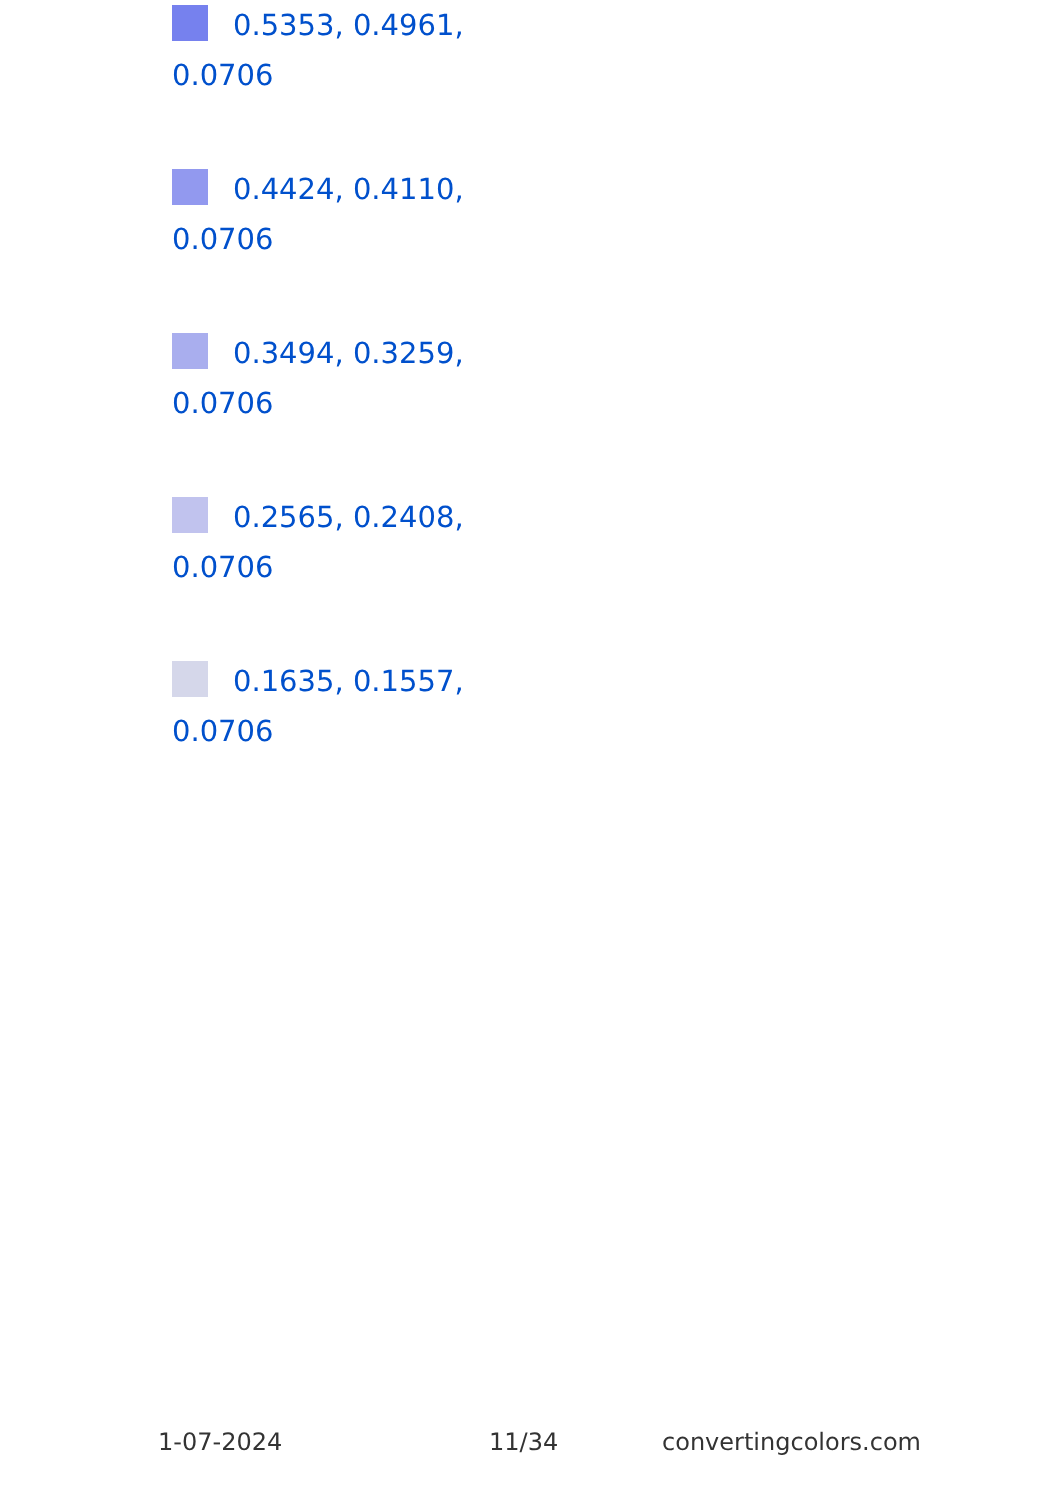0.5353, 0.4961, 0.0706
0.4424, 0.4110, 0.0706
0.3494, 0.3259, 0.0706
0.2565, 0.2408, 0.0706
0.1635, 0.1557, 0.0706
1-07-2024 11/34 convertingcolors.com